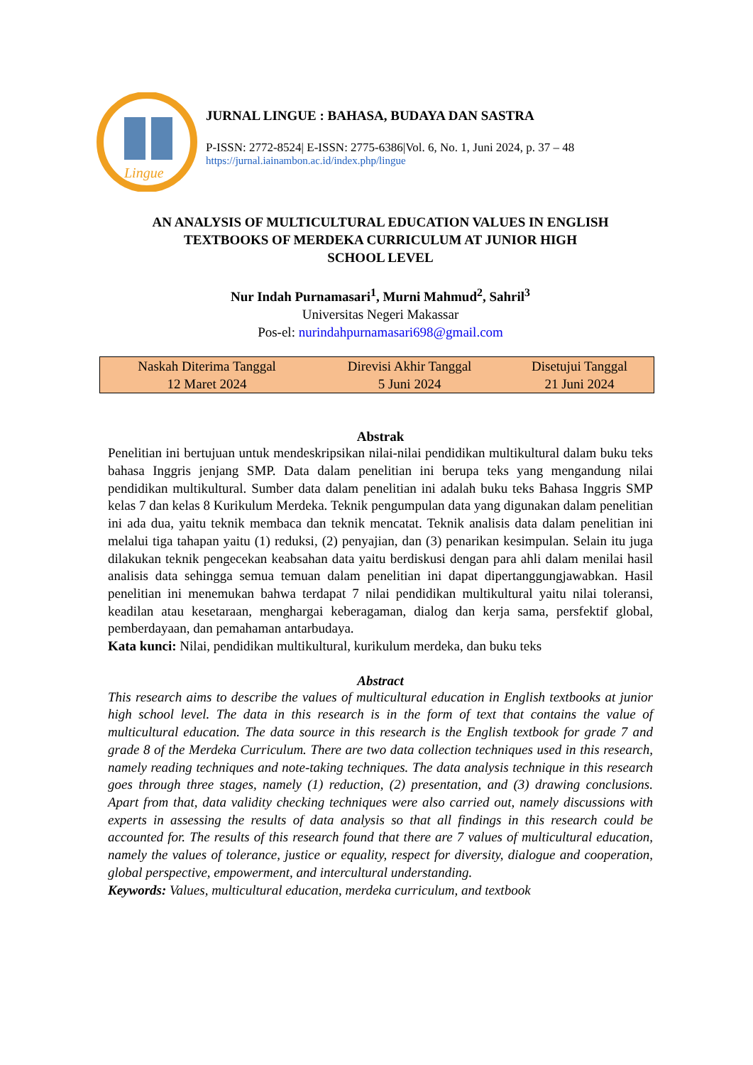Lingue
JURNAL LINGUE : BAHASA, BUDAYA DAN SASTRA
P-ISSN: 2772-8524| E-ISSN: 2775-6386|Vol. 6, No. 1, Juni 2024, p. 37 – 48
https://jurnal.iainambon.ac.id/index.php/lingue
AN ANALYSIS OF MULTICULTURAL EDUCATION VALUES IN ENGLISH
TEXTBOOKS OF MERDEKA CURRICULUM AT JUNIOR HIGH
SCHOOL LEVEL
Nur Indah Purnamasari<sup>1</sup>, Murni Mahmud<sup>2</sup>, Sahril<sup>3</sup>
Universitas Negeri Makassar
Pos-el: nurindahpurnamasari698@gmail.com
| Naskah Diterima Tanggal 12 Maret 2024 | Direvisi Akhir Tanggal 5 Juni 2024 | Disetujui Tanggal 21 Juni 2024 |
Abstrak
Penelitian ini bertujuan untuk mendeskripsikan nilai-nilai pendidikan multikultural dalam buku teks bahasa Inggris jenjang SMP. Data dalam penelitian ini berupa teks yang mengandung nilai pendidikan multikultural. Sumber data dalam penelitian ini adalah buku teks Bahasa Inggris SMP kelas 7 dan kelas 8 Kurikulum Merdeka. Teknik pengumpulan data yang digunakan dalam penelitian ini ada dua, yaitu teknik membaca dan teknik mencatat. Teknik analisis data dalam penelitian ini melalui tiga tahapan yaitu (1) reduksi, (2) penyajian, dan (3) penarikan kesimpulan. Selain itu juga dilakukan teknik pengecekan keabsahan data yaitu berdiskusi dengan para ahli dalam menilai hasil analisis data sehingga semua temuan dalam penelitian ini dapat dipertanggungjawabkan. Hasil penelitian ini menemukan bahwa terdapat 7 nilai pendidikan multikultural yaitu nilai toleransi, keadilan atau kesetaraan, menghargai keberagaman, dialog dan kerja sama, persfektif global, pemberdayaan, dan pemahaman antarbudaya.
Kata kunci: Nilai, pendidikan multikultural, kurikulum merdeka, dan buku teks
Abstract
This research aims to describe the values of multicultural education in English textbooks at junior high school level. The data in this research is in the form of text that contains the value of multicultural education. The data source in this research is the English textbook for grade 7 and grade 8 of the Merdeka Curriculum. There are two data collection techniques used in this research, namely reading techniques and note-taking techniques. The data analysis technique in this research goes through three stages, namely (1) reduction, (2) presentation, and (3) drawing conclusions. Apart from that, data validity checking techniques were also carried out, namely discussions with experts in assessing the results of data analysis so that all findings in this research could be accounted for. The results of this research found that there are 7 values of multicultural education, namely the values of tolerance, justice or equality, respect for diversity, dialogue and cooperation, global perspective, empowerment, and intercultural understanding.
Keywords: Values, multicultural education, merdeka curriculum, and textbook